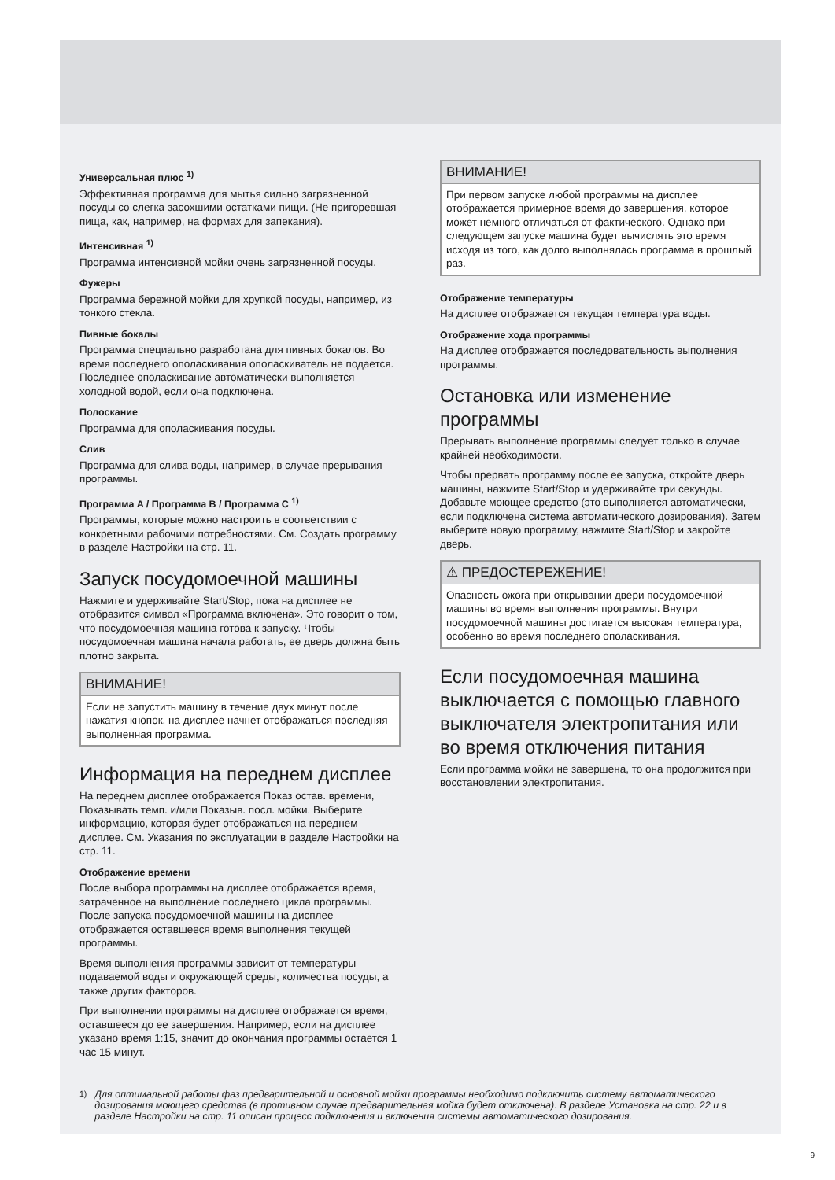Универсальная плюс <sup>1)</sup>
Эффективная программа для мытья сильно загрязненной посуды со слегка засохшими остатками пищи. (Не пригоревшая пища, как, например, на формах для запекания).
Интенсивная <sup>1)</sup>
Программа интенсивной мойки очень загрязненной посуды.
Фужеры
Программа бережной мойки для хрупкой посуды, например, из тонкого стекла.
Пивные бокалы
Программа специально разработана для пивных бокалов. Во время последнего ополаскивания ополаскиватель не подается. Последнее ополаскивание автоматически выполняется холодной водой, если она подключена.
Полоскание
Программа для ополаскивания посуды.
Слив
Программа для слива воды, например, в случае прерывания программы.
Программа A / Программа B / Программа C <sup>1)</sup>
Программы, которые можно настроить в соответствии с конкретными рабочими потребностями. См. Создать программу в разделе Настройки на стр. 11.
Запуск посудомоечной машины
Нажмите и удерживайте Start/Stop, пока на дисплее не отобразится символ «Программа включена». Это говорит о том, что посудомоечная машина готова к запуску. Чтобы посудомоечная машина начала работать, ее дверь должна быть плотно закрыта.
ВНИМАНИЕ!
Если не запустить машину в течение двух минут после нажатия кнопок, на дисплее начнет отображаться последняя выполненная программа.
Информация на переднем дисплее
На переднем дисплее отображается Показ остав. времени, Показывать темп. и/или Показыв. посл. мойки. Выберите информацию, которая будет отображаться на переднем дисплее. См. Указания по эксплуатации в разделе Настройки на стр. 11.
Отображение времени
После выбора программы на дисплее отображается время, затраченное на выполнение последнего цикла программы. После запуска посудомоечной машины на дисплее отображается оставшееся время выполнения текущей программы.
Время выполнения программы зависит от температуры подаваемой воды и окружающей среды, количества посуды, а также других факторов.
При выполнении программы на дисплее отображается время, оставшееся до ее завершения. Например, если на дисплее указано время 1:15, значит до окончания программы остается 1 час 15 минут.
ВНИМАНИЕ!
При первом запуске любой программы на дисплее отображается примерное время до завершения, которое может немного отличаться от фактического. Однако при следующем запуске машина будет вычислять это время исходя из того, как долго выполнялась программа в прошлый раз.
Отображение температуры
На дисплее отображается текущая температура воды.
Отображение хода программы
На дисплее отображается последовательность выполнения программы.
Остановка или изменение программы
Прерывать выполнение программы следует только в случае крайней необходимости.
Чтобы прервать программу после ее запуска, откройте дверь машины, нажмите Start/Stop и удерживайте три секунды. Добавьте моющее средство (это выполняется автоматически, если подключена система автоматического дозирования). Затем выберите новую программу, нажмите Start/Stop и закройте дверь.
⚠ ПРЕДОСТЕРЕЖЕНИЕ!
Опасность ожога при открывании двери посудомоечной машины во время выполнения программы. Внутри посудомоечной машины достигается высокая температура, особенно во время последнего ополаскивания.
Если посудомоечная машина выключается с помощью главного выключателя электропитания или во время отключения питания
Если программа мойки не завершена, то она продолжится при восстановлении электропитания.
<sup>1)</sup> Для оптимальной работы фаз предварительной и основной мойки программы необходимо подключить систему автоматического дозирования моющего средства (в противном случае предварительная мойка будет отключена). В разделе Установка на стр. 22 и в разделе Настройки на стр. 11 описан процесс подключения и включения системы автоматического дозирования.
9